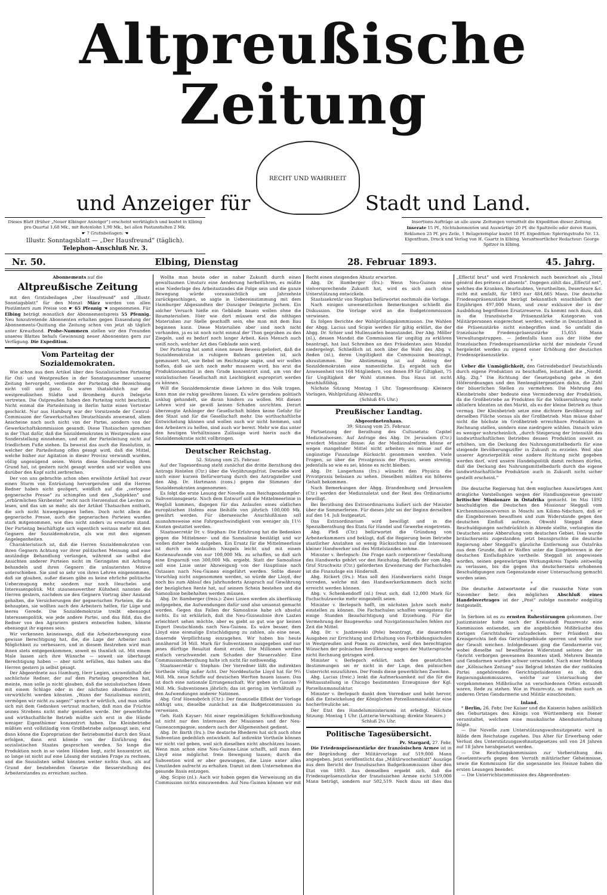Altpreußische Zeitung
und Anzeiger für
RECHT UND WAHRHEIT
Stadt und Land.
Dieses Blatt (früher „Neuer Elbinger Anzeiger“) erscheint werktäglich und kostet in Elbing pro Quartal 1,60 Mk., mit Botenlohn 1,90 Mk., bei allen Postanstalten 2 Mk.
☛ 7 Gratisbeilagen: ☚
Illustr. Sonntagsblatt — „Der Hausfreund“ (täglich).
Telephon-Anschluß Nr. 3.
Insertions-Aufträge an alle ausw. Zeitungen vermittelt die Expedition dieser Zeitung.
Inserate 15 Pf., Nichtabonnenten und Auswärtige 20 Pf. die Spaltzeile oder deren Raum, Reklamen 25 Pf. pro Zeile, 1 Belagexemplar kostet 10 Pf. Expedition: Spieringstraße Nr. 13.
Eigenthum, Druck und Verlag von H. Gaartz in Elbing. Verantwortlicher Redacteur: George Spitzer in Elbing.
Nr. 50. Elbing, Dienstag 28. Februar 1893. 45. Jahrg.
Abonnements auf die
Altpreußische Zeitung
mit den Gratisbeilagen „Der Hausfreund“ und „Illustr. Sonntagsblatt“ für den Monat März werden von allen Postämtern zum Preise von ☛ 65 Pfennig ☚ angenommen. Für Elbing beträgt monatlich der Abonnementspreis 55 Pfennig. Neu hinzutretende Abonnenten erhalten gegen Einsendung der Abonnements-Quittung die Zeitung schon von jetzt ab täglich unter Kreuzband. Probe-Nummern stellen wir den Freunden unseres Blattes behufs Gewinnung neuer Abonnenten gern zur Verfügung. Die Expedition.
Vom Parteitag der Sozialdemokraten.
Wie schon aus dem Artikel über den Sozialistischen Parteitag für Ost- und Westpreußen in der Sonntagsnummer unserer Zeitung hervorgeht, verdiente der Parteitag die Bezeichnung nicht voll und ganz. Es waren thatsächlich nur die westpreußischen Städte und Bromberg durch Delegirte vertreten. Die Ostpreußen haben den Parteitag nicht beschickt. Nicht einmal die Parteileitung in Berlin hatte einen Vertreter geschickt. Nur aus Hamburg war der Vorsitzende der Central-Commission der Gewerkschaften Deutschlands anwesend, allem Anscheine nach auch nicht von der Partei, sondern von der Gewerkschaftskommission gesandt. Diese Thatsachen sprechen in der That dafür, daß die Sozialdemokraten in Westpreußen eine Sonderstellung einnehmen, und mit der Parteileitung nicht auf friedlichem Fuße stehen. Es beweist das auch die Resolution, in welcher der Parteileitung offen gesagt wird, daß die Mittel, welche bisher zur Agitation in dieser Provinz verwandt wurden, völlig ungenügend seien. Worin diese Sonderstellung ihren Grund hat, ist gestern nicht gesagt worden und wir wollen uns darüber den Kopf nicht zerbrechen.
Der von uns gebrachte schon oben erwähnte Artikel hat zwar einen Sturm von Entrüstung hervorgerufen und die Herren Redner haben nicht gezögert, weidlich auf die „verlogene gegnerische Presse“ zu schimpfen und den „Subjekten“ und „erbärmlichen Skribenten“ recht nach Herzenslust die Leviten zu lesen, und das um so mehr, als der Artikel Thatsachen enthielt, die sich nicht hinwegleugnen ließen. Doch nicht allein die gegnerische Presse, auch die gegnerischen Parteien wurden stark mitgenommen, wie dies nicht anders zu erwarten stand. Der Parteitag beschäftigte sich eigentlich weitaus mehr mit den Gegnern der Sozialdemokratie, als wie mit den eigenen Angelegenheiten.
Charakteristisch ist, daß die Herren Sozialdemokraten von ihren Gegnern Achtung vor ihrer politischen Meinung und eine anständige Behandlung verlangen, während sie selbst die Ansichten anderer Parteien nicht im Geringsten mit Achtung behandeln und ihren Gegnern die unlautersten Motive unterschieben. Sie sind so sehr von ihren Lehren eingenommen, daß sie glauben, außer diesen gäbe es keine ehrliche politische Ueberzeugung mehr, sondern nur noch Heuchelei und Interessenpolitik. Mit staunenswerther Kühnheit nannten die Herren gestern, nachdem sie den Gegnern Vortrag über Anstand gehalten, die Versicherungen der gegnerischen Parteien, die da behaupten, sie wollten auch den Arbeitern helfen, für Lüge und leeres Gerede. Die Sozialdemokratie treibt ebensogut Interessenpolitik, wie jede andere Partei, und das Bild, das die Redner von den Agrariern gestern entworfen haben, könnte ebensogut ihr eigenes sein.
Wir verkennen keineswegs, daß die Arbeiterbewegung eine gewisse Berechtigung hat, die, die Lage der Arbeiter nach Möglichkeit zu verbessern, und in diesem Bestreben wird man ihnen stets entgegenkommen, soweit es thunlich ist. Mit einem Male lassen sich ihre Wünsche — soweit sie überhaupt Berechtigung haben — aber nicht erfüllen, das haben uns die Herren gestern ja selbst gesagt.
Der Abgeordnete aus Hamburg, Herr Legien, unzweifelhaft der sachlichste Redner, der auf dem Parteitag gesprochen hat, meinte, man solle ja nicht glauben, daß die sozialistischen Ideen mit einem Schlage oder in der nächsten absehbaren Zeit verwirklicht werden könnten. „Wann der Sozialismus eintritt, vermögen wir nicht zu sagen!“ sprach er wörtlich, und man sollte sich mit dem Gedanken vertraut machen, daß man die Früchte seines Strebens nicht mehr genießen werde. Der gewerbliche und wirthschaftliche Betrieb müßte sich erst in die Hände weniger Eigenthümer konzentrirt haben. Die Kleinbetriebe müßten erst vollständig vom Großbetriebe aufgesaugt sein, erst dann könne die Expropriation der Betriebsmittel durch den Staat erfolgen, dann erst könnte von der Einführung des sozialistischen Staates gesprochen werden. So lange die Produktion noch in so vielen Händen liegt, nicht konzentrirt ist, so lange ist nicht auf eine Lösung der sozialen Frage zu rechnen, und die Sozialisten selbst könnten weiter nichts thun, als auf Grund der bestehenden Gesetze die Besserstellung des Arbeiterstandes zu erreichen suchen.
Wollte man heute oder in naher Zukunft durch einen gewaltsamen Umsturz eine Aenderung herbeiführen, es müßte eine Niederlage des Arbeitsstandes die Folge sein und die ganze Bewegung würde voraussichtlich um Jahrzehnte zurückgeschlagen, so sagte in Uebereinstimmung mit dem Hamburger Abgesandten der Danziger Delegirte Jochem. Ein solcher Versuch hieße ein Gebäude bauen wollen ohne die Baumaterialien. Hier wie dort müssen erst die nöthigen Materialien zur Stelle geschafft sein, ehe man mit dem Bau beginnen kann. Diese Materialien aber sind noch nicht vorhanden, ja es ist noch nicht einmal der Thon gegraben zu den Ziegeln, und es bedarf noch langer Arbeit. Kein Mensch auch weiß noch, welcher Art dies Gebäude sein wird.
Der Parteitag hat somit einen neuen Beweis geliefert, daß die Sozialdemokratie in ruhigere Bahnen getreten ist, sich gemausert hat, wie Bebel im Reichstage sagte, und wir wollen hoffen, daß sie sich noch mehr mausern wird, bis erst die Produktionsmittel in dem Grade konzentrirt sind, um von der sozialistischen Gesellschaft mit Leichtigkeit expropriirt werden zu können.
Will die Sozialdemokratie diese Lehren in das Volk tragen, kann man sie ruhig gewähren lassen. Es wäre geradezu politisch unklug gehandelt, sie daran hindern zu wollen. Mit diesen Lehren wird sie gewiß keinen Schaden anrichten. Derart überzeugte Anhänger der Gesellschaft bilden keine Gefahr für den Staat und für die Gesellschaft mehr. Die wirthschaftliche Entwickelung können und wollen auch wir nicht hemmen, und den Arbeitern zu helfen, sind auch wir bereit. Mehr wie das unter den heutigen Verhältnissen Zulässige wird hierin auch die Sozialdemokratie nicht vollbringen.
Deutscher Reichstag.
52. Sitzung vom 25. Februar.
Auf der Tagesordnung steht zunächst die dritte Berathung des Antrags Rintelen (Ctr.) über die Verjährungsfrist. Derselbe wird nach einer kurzen Befürwortung durch den Antragsteller und den Abg. Dr. Hartmann (cons.) gegen die Stimmen der Sozialdemokraten angenommen.
Es folgt die erste Lesung der Novelle zum Reichspostdampfer-Subventionsgesetz. Nach dem Entwurf soll die Mittelmeerlinie in Wegfall kommen, dagegen für das Anlaufen eines südlichen europäischen Hafens eine Beihilfe von jährlich 100,000 Mk. gewährt werden. Für überseeische Anschlußlinien soll ausnahmsweise eine Fahrgeschwindigkeit von weniger als 11½ Knoten gestattet werden.
Staatssecretär Dr. v. Stephan: Die Erfahrung hat die Bedenken gegen die Mittelmeer- und die Samoalinie bestätigt und wir wollen daher beide aufgeben. Ein Ersatz für die Mittelmeerlinie ist durch ein Anlaufen Neapels leicht und mit einem Kostenaufwande von nur 100,000 Mk. zu schaffen, so daß sich eine Ersparniß von 300,000 Mk. ergiebt. Statt der Samoalinie soll eine Linie unter Abzweigung von der Hauptlinie nach Ostasien nach Neu-Guinea eingeführt werden. Sollte dieser Vorschlag nicht angenommen werden, so würde der Lloyd, der noch bis zum Ablauf des Jahrhunderts Anspruch auf Gewährung der bezüglichen Rente hat, auf seinem Schein bestehen und die Samoalinie beibehalten werden müssen.
Abg. Dr. Bamberger (freis.): Zwei Linien werden als überflüssig aufgegeben, die Aufwendungen dafür sind also umsonst gemacht worden. Gegen das Fallen der Samoalinie habe ich absolut nichts. Es ist erklärlich, daß die Neu-Guinealinie ihre Lasten erleichtert sehen möchte, aber es giebt so gut wie gar keinen Export Deutschlands nach Neu-Guinea. Es wäre besser, dem Lloyd eine einmalige Entschädigung zu zahlen, als eine neue, dauernde Verpflichtung einzugehen. Wir haben bis heute annähernd 34 Mill. Mark für Subventionen ausgegeben und nur jenes dürftige Resultat damit erzielt. Die Millionen werden einfach verschwendet zum Schaden der Steuerzahler. Eine Commissionsberathung halte ich nicht für nothwendig.
Staatssecretär v. Stephan: Der Vorredner läßt die indirekten Vortheile völlig außer Acht. Der Norddeutsche Lloyd hat für 9½ Mill. Mk. neue Schiffe auf deutschen Werften bauen lassen. Das ist doch eine nationale Errungenschaft. Wir geben im Ganzen 7 Mill. Mk. Subventionen jährlich; das ist gering im Verhältniß zu den Aufwendungen anderer Nationen.
Abg. Graf Hoensbröch (Ctr.): Der finanzielle Effekt der Vorlage nöthigt uns, dieselbe zunächst an die Budgetcommission zu verweisen.
Geh. Rath Kayser: Mit einer regelmäßigen Schiffsverbindung ist nicht nur den Interessen der Missionen und der Neu-Guineacompagnie, sondern auch der Allgemeinheit gedient.
Abg. Dr. Barth (frs.): Die deutsche Rhederei hat sich auch ohne Subvention gedeihlich entwickelt. Auf indirekte Vortheile können wir nicht viel geben, weil sich dieselben nicht abschätzen lassen. Wenn man schon eine Neu-Guinea-Linie schafft, soll man dem Lloyd eine möglichst freie Bewegung lassen; durch die Subvention wird er aber gezwungen, die Linie unter allen Umständen aufrecht zu erhalten. Damit ist dem Unternehmen die gesunde Basis entzogen.
Abg. Scipio (nl.): Auch wir haben gegen die Verweisung an die Commission nichts einzuwenden. Auf Neu-Guinea können wir mit Recht einen steigenden Absatz erwarten.
Abg. Dr. Bamberger (frs.): Wenn Neu-Guinea eine vielversprechende Zukunft hat, wird es sich auch ohne Unterstützung entwickeln.
Staatssekretär von Stephan befürwortet nochmals die Vorlage.
Nach einigen unwesentlichen Bemerkungen schließt die Diskussion. Die Vorlage wird an die Budgetcommission verwiesen.
Es folgen Berichte der Wahlprüfungskommission. Die Wahlen der Abgg. Lucius und Scipio werden für giltig erklärt, die der Abgg. Dr. Schier und Mullensiefen beanstandet. Der Abg. Möller (nl.), dessen Mandat die Commission für ungiltig zu erklären beantragt, hat laut Schreiben an den Präsidenten sein Mandat niedergelegt. Schließlich ist noch über die Wahl des Abg. v. Reden (nl.), deren Ungiltigkeit die Commission beantragt, abzustimmen. Die Abstimmung ist auf Antrag der Sozialdemokraten eine namentliche. Es ergiebt sich die Anwesenheit von 164 Mitgliedern, von denen 89 für Giltigkeit, 75 für Ungiltigkeit der Wahl stimmen. Das Haus ist nicht beschlußfähig.
Nächste Sitzung Montag 1 Uhr. Tagesordnung: Kleinere Vorlagen, Wahlprüfung Ahlwardts.
(Schluß 4¾ Uhr.)
Preußischer Landtag.
Abgeordnetenhaus.
39. Sitzung vom 25. Februar.
Fortsetzung der Berathung des Cultusetats: Capitel Medizinalwesen. Auf Anfrage des Abg. Dr. Jerusalem (Ctr.) erwidert Minister Bosse: An der Medizinalreform könne er wegen mangelnder Mittel nicht arbeiten; es müsse auf die ungünstige Finanzlage Rücksicht genommen werden. Viele Fragen, so über die Privatpraxis der Physici, seien streitig; jedenfalls so wie es sei, könne es nicht bleiben.
Abg. Dr. Langerhans (frs.) wünscht den Physicis die Privatpraxis belassen zu sehen. Dieselben müßten ein höheres Gehalt bekommen.
Nach Bemerkungen der Abgg. Brandenburg und Jerusalem (Ctr.) werden der Medizinaletat und der Rest des Ordinariums bewilligt.
Bei Berathung des Extraordinariums äußert sich der Minister über die Sommerferien. Für dieses Jahr sei der Beginn derselben auf den 14. Juli festgesetzt.
Das Extraordinarium wird bewilligt und in die Spezialberathung des Etats für Handel und Gewerbe eingetreten.
Abg. Pleß (Ctr.) befürwortet die Gründung von Arbeiterkammern und beklagt, daß die Regierung beim Betriebe staatlicher Anstalten so wenig Rücksichten auf die Interessen kleiner Handwerker und des Mittelstandes nehme.
Minister v. Berlepsch: Die Frage nach corporativer Gestaltung des Handwerks gehört vor den Reichstag. Betreffs der vom Abg. Graf Strachwitz (Ctr.) geforderten Erweiterung der Fachschulen ist die Finanzlage ein Hinderniß.
Abg. Rickert (frs.): Man soll den Handwerkern nicht Dinge vorreden, welche mit den Handwerkerkammern doch nicht erreicht werden können.
Abg. v. Schenkendorff (nl.) freut sich, daß 12,000 Mark für Fachschulzwecke mehr eingestellt seien.
Minister v. Berlepsch hofft, im nächsten Jahre noch mehr einstellen zu können. Die Fachschulen schaffen wenigstens für einige Stunden Beaufsichtigung und Erziehung. Für die Vermehrung der Baugewerks- und Navigationsschulen fehlen zur Zeit die Mittel.
Abg. Dr. v. Jazdzewski (Pole) beantragt, die dauernden Ausgaben zur Errichtung und Erhaltung von Fortbildungsschulen in Westpreußen und Posen zu streichen, weil den berechtigten Wünschen der polnischen Bevölkerung wegen der Muttersprache nicht Rechnung getragen wird.
Minister v. Berlepsch erklärt, nach den gesetzlichen Bestimmungen sei er nicht in der Lage, den polnischen Unterricht einzuführen. Der Fonds diene gewerblichen Zwecken.
Abg. Lucius (freic.) lenkt die Aufmerksamkeit auf die für die Weltausstellung in Chicago bestimmten Erzeugnisse der Kgl. Porzellanmanufaktur.
Minister v. Berlepsch dankt dem Vorredner und hebt hervor, daß die Entwickelung der Königlichen Porzellanmanufaktur eine hocherfreuliche sei.
Der Etat des Handelsministeriums ist erledigt. Nächste Sitzung: Montag 1 Uhr. (Lotterie-Verwaltung; direkte Steuern.)
Schluß 2½ Uhr.
Politische Tagesübersicht.
Pr. Stargard, 27. Febr.
Die Friedenspräsenzstärke der französischen Armee ist in der Begründung der Militärvorlage auf 519,000 Mann angegeben. Jetzt veröffentlicht das „Militärwochenblatt“ Auszüge aus dem Bericht der französischen Budgetkommission über den Etat von 1893. Aus demselben ergiebt sich, daß die Friedenspräsenzstärke der französischen Armee nicht 519,000 Mann beträgt, sondern nur 502,519. Noch dazu ist dies das „Effectif brut“ und wird Frankreich auch bezeichnet als „Total général des prêtens et absents“. Dagegen zählt das „Effectif net“, welches die Kranken, Beurlaubten, Verurtheilten, Deserteure &c. nicht mit umfaßt, für 1893 nur 484,665 Mann. Die deutsche Friedenspräsenzstärke beträgt bekanntlich einschließlich der Einjährigen 497,000 Mann, und zwar exklusive der in der Ausbildung begriffenen Ersatzreserve. Es kommt noch dazu, daß in die französische Präsenzstärke Kategorien von Militärpersonen eingerechnet werden, welche in Deutschland in die Präsenzstärke nicht einbegriffen sind. So umfaßt die französische Friedenspräsenzstärke 15,655 Mann Verwaltungstruppen. — Jedenfalls kann aus der Höhe der französischen Friedenspräsenzstärke nicht der mindeste Grund hergeleitet werden zu irgend einer Erhöhung der deutschen Friedenspräsenzstärke.
*
Ueber die Unmöglichkeit, den Getreidebedarf Deutschlands durch eigene Produktion zu beschaffen, leitartikelt die „Nordd. Allg. Ztg.“ Die Richtung der Gesetzgebung gehe in den Höferordnungen und den Rentengütergesetzen dahin, die Zahl der bäuerlichen Stellen zu vermehren. Die Mehrung des Kleinbetriebs aber bedeute eine Verminderung der Produktion, da die Großbetriebe an Produkten für die Volksernährung mehr abliefern könnten an den Markt, als es der kleine Betrieb zu thun vermag. Der Kleinbetrieb setze eine dichtere Bevölkerung auf derselben Fläche voraus als der Großbetrieb. Man müsse daher nicht die höchste im Großbetrieb erreichbare Produktion in Rechnung stellen, sondern eine niedrigere wählen. Danach wäre es weniger wahrscheinlich, „durch Steigerung der Intensität des landwirthschaftlichen Betriebes dessen Produktion soweit zu erhöhen, um die Deckung des Nahrungsmittelbedarfs für eine steigende Bevölkerungsziffer in Zukunft zu erzielen. Weil also unserer Agrarierpolitik eine andere Richtung nicht gegeben werden darf, wird unsere Handelspolitik damit rechnen dürfen, daß die Deckung des Nahrungsmittelbedarfs durch die eigene landwirthschaftliche Produktion auch in Zukunft nicht sicher gestellt erscheint.“
*
Die deutsche Regierung hat dem englischen Auswärtigen Amt dringliche Vorstellungen wegen der Handlungsweise gewisser britischer Missionare in Ostafrika gemacht. Im Mai 1892 beschuldigten die Deutschen den Missionar Steggall vom Kirchenmissionarverein in Moschi am Kilima-Ndscharo, daß er die Eingeborenen bewaffnen und zum Widerstande gegen den deutschen Einfluß aufreize. Obwohl Steggall diese Beschuldigungen nachdrücklich in Abrede stellte, verlangten die Deutschen seine Abberufung vom deutschen Gebiet. Dies wurde britischerseits zugestanden; jetzt beanspruchte die deutsche Regierung aber Steggall's gänzliche Entfernung aus Ostafrika aus dem Grunde, daß er Waffen unter die Eingeborenen in der deutschen Einflußsphäre vertheile. Steggall ist angewiesen worden, seinen gegenwärtigen Wirkungskreis Tapela zeitweilig zu verlassen, bis die gegen ihn deutscherseits erhobenen Beschuldigungen zum Gegenstande einer Untersuchung gemacht worden seien.
*
Die deutsche Antwortnote auf die russische Note vom November betr. den möglichen Abschluß eines Handelsvertrages ist der „Post“ zufolge nunmehr endgültig festgestellt.
*
In Serbien ist es zu ernsten Ruhestörungen gekommen. Der Justizminister hatte nach der Kreisstadt Pozarevatz eine Kommission entsendet, um die angeblichen Mißbräuche des dortigen Gerichtshofes aufzudecken. Der Präsident des Kreisgerichts ließ das Gerichtsgebäude sperren und wollte nur der Gewalt weichen. Infolgedessen ging die Gendarmerie vor, wobei dieselbe auf bewaffneten Widerstand seitens der im Gericht verborgen gewesenen Beamten stieß. Mehrere Beamte und Gendarmen wurden schwer verwundet. Nach einer Meldung der „Kölnischen Zeitung“ aus Belgrad lehnten die der radikalen Partei angehörenden Gerichtspräsidenten es ab, den Regierungskommissaren, welche zur Untersuchung der vorgekommenen Mißbräuche an verschiedenen Orten entsandt waren, Rede zu stehen. Wie in Pozarevatz, so mußten auch an anderen Orten Gendarmerie und Militär einschreiten.
Inland.
* Berlin, 26. Febr. Der Kaiser und die Kaiserin haben anläßlich des Geburtstages des Königs von Württemberg ein Diener veranstaltet, welchem eine musikalische Abendunterhaltung folgte.
— Die Novelle zum Unterstützungswohnsitzgesetz wird in Bälde dem Reichstage zugehen. Das Alter für Erwerbung oder Verlust des Unterstützungswohnsitzgesetzes soll von 24 Jahren auf 18 Jahre herabgesetzt werden.
— Die Reichstagskommission zur Vorberathung des Gesetzentwurfs gegen den Verrath militärischer Geheimnisse, sowie die Kommission für die sogenannte lex Heinze haben die ersten Lesungen beendet.
— Die Unterrichtscommission des Abgeordneten-